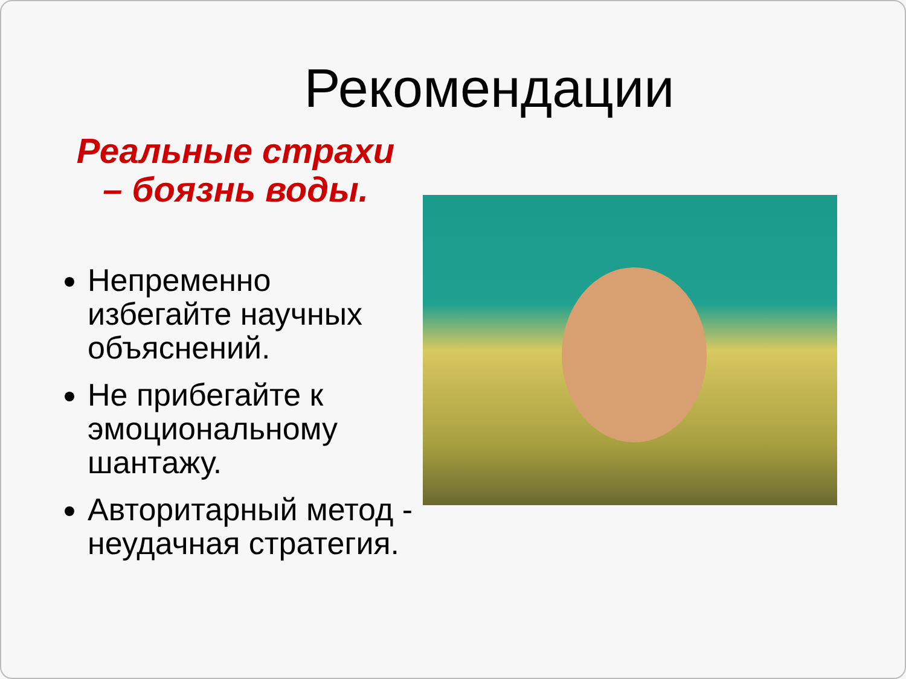Рекомендации
Реальные страхи
– боязнь воды.
Непременно избегайте научных объяснений.
Не прибегайте к эмоциональному шантажу.
Авторитарный метод - неудачная стратегия.